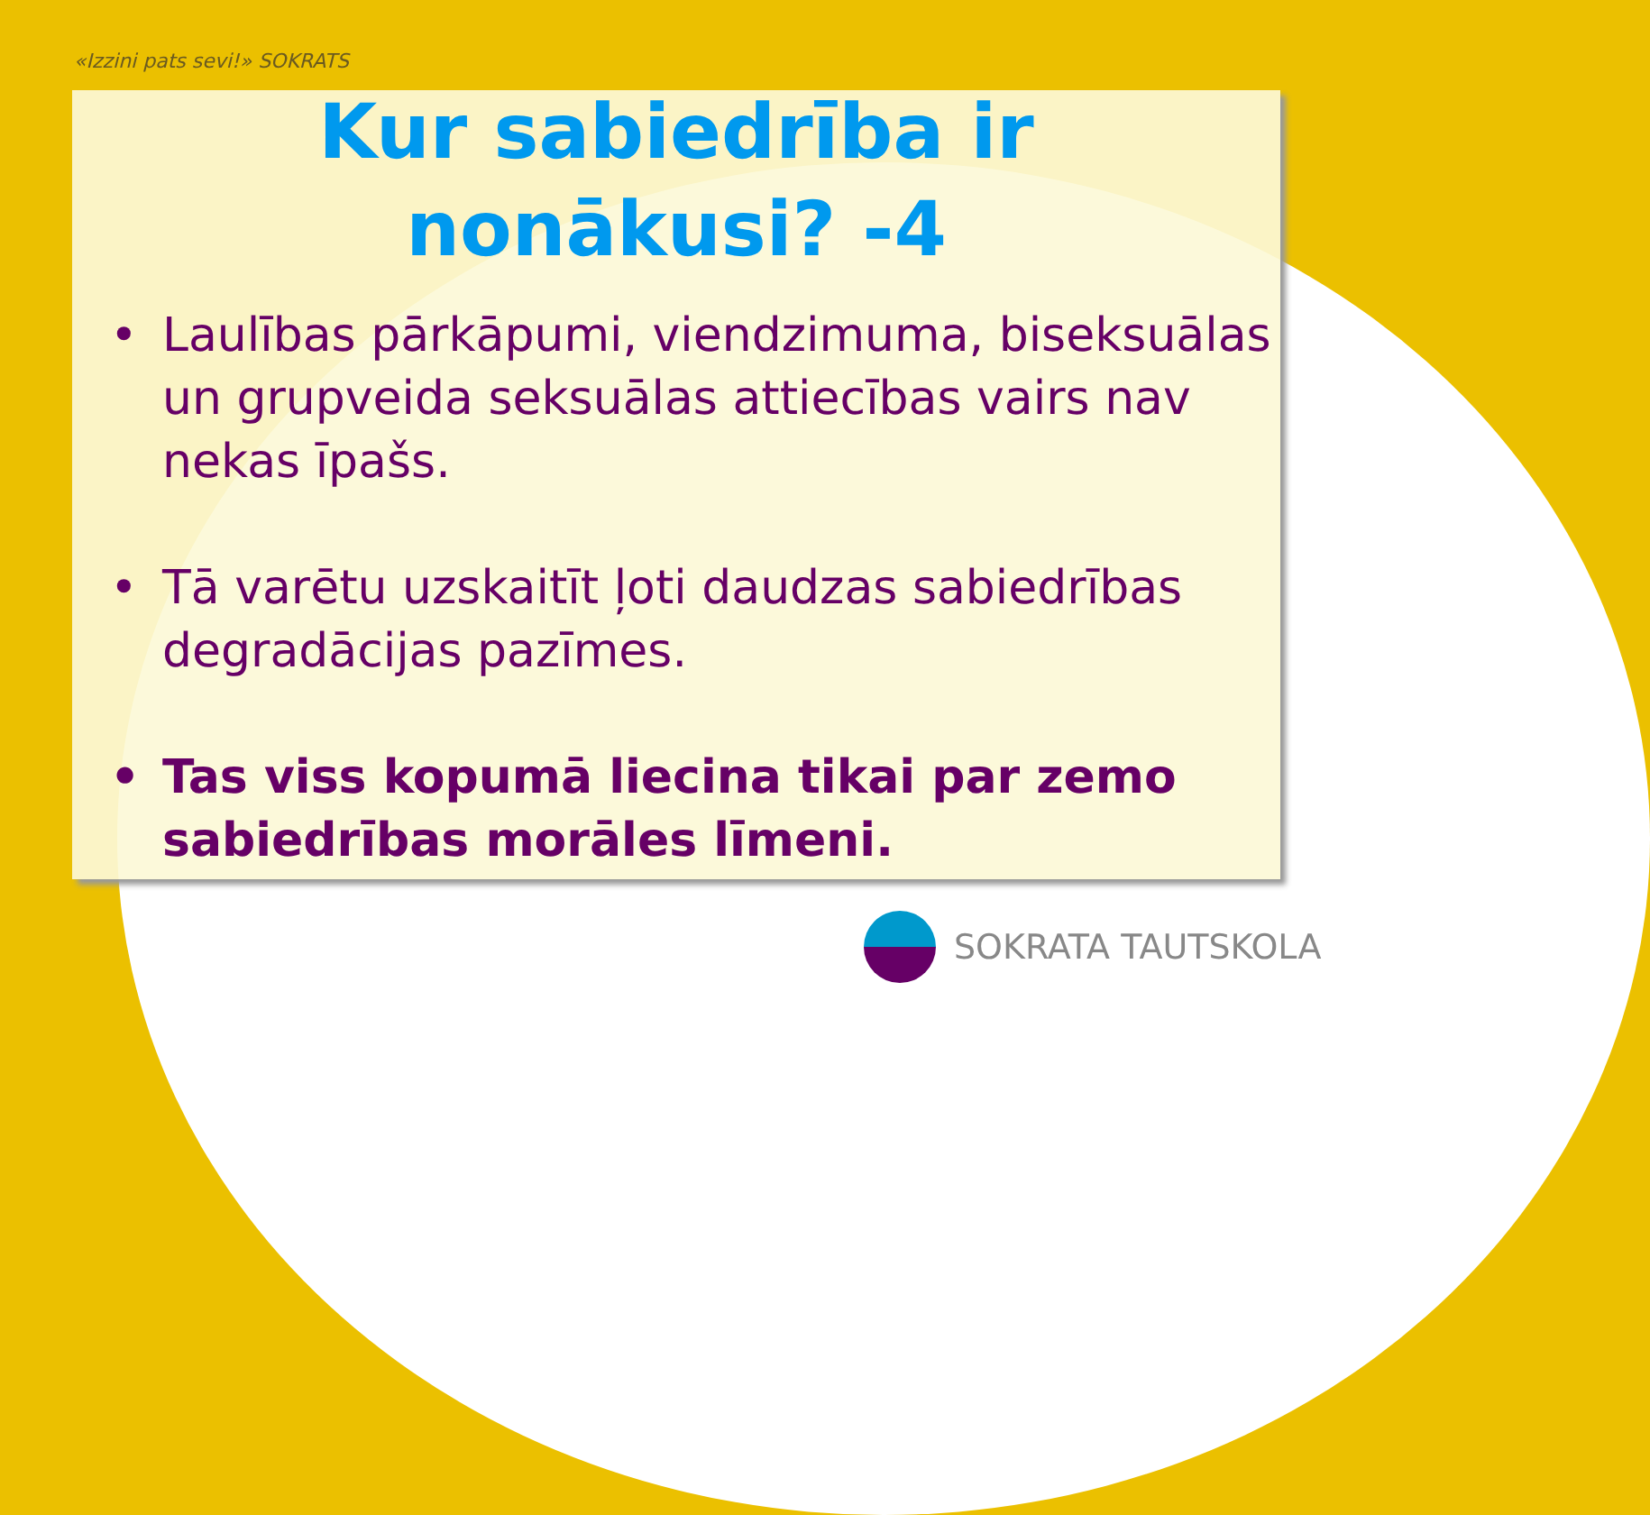«Izzini pats sevi!» SOKRATS
Kur sabiedrība ir
nonākusi? -4
• Laulības pārkāpumi, viendzimuma, biseksuālas un grupveida seksuālas attiecības vairs nav nekas īpašs.
• Tā varētu uzskaitīt ļoti daudzas sabiedrības degradācijas pazīmes.
• Tas viss kopumā liecina tikai par zemo sabiedrības morāles līmeni.
SOKRATA TAUTSKOLA